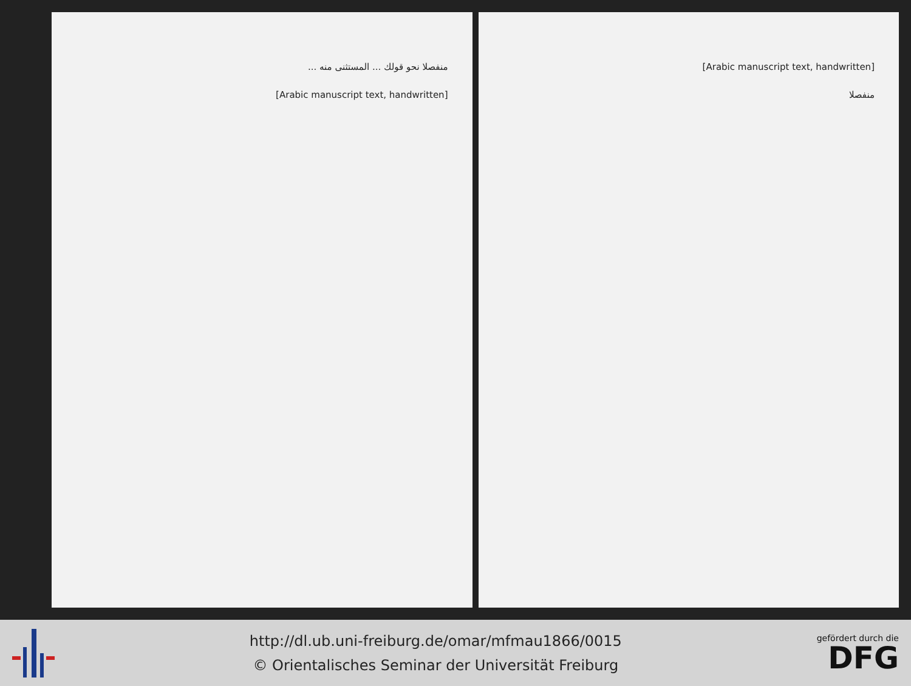منفصلا نحو قولك ... المستثنى منه ...
[Arabic manuscript text, handwritten]
[Arabic manuscript text, handwritten]
منفصلا
http://dl.ub.uni-freiburg.de/omar/mfmau1866/0015
© Orientalisches Seminar der Universität Freiburg
gefördert durch die
DFG